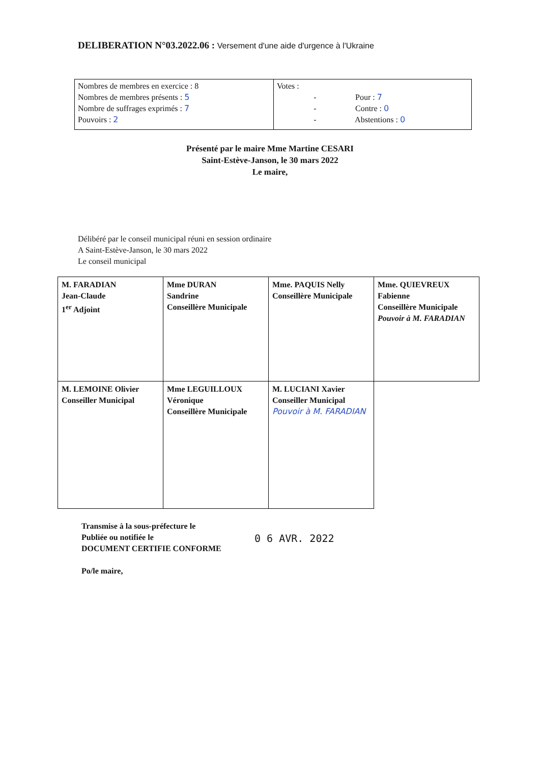DELIBERATION N°03.2022.06 : Versement d'une aide d'urgence à l'Ukraine
| Nombres de membres en exercice : 8 Nombres de membres présents : 5 Nombre de suffrages exprimés : 7 Pouvoirs : 2 | Votes : - Pour : 7 - Contre : 0 - Abstentions : 0 |
Présenté par le maire Mme Martine CESARI
Saint-Estève-Janson, le 30 mars 2022
Le maire,
Délibéré par le conseil municipal réuni en session ordinaire
A Saint-Estève-Janson, le 30 mars 2022
Le conseil municipal
| M. FARADIAN Jean-Claude 1<sup>er</sup> Adjoint | Mme DURAN Sandrine Conseillère Municipale | Mme. PAQUIS Nelly Conseillère Municipale | Mme. QUIEVREUX Fabienne Conseillère Municipale Pouvoir à M. FARADIAN |
| M. LEMOINE Olivier Conseiller Municipal | Mme LEGUILLOUX Véronique Conseillère Municipale | M. LUCIANI Xavier Conseiller Municipal Pouvoir à M. FARADIAN | |
Transmise à la sous-préfecture le
Publiée ou notifiée le
DOCUMENT CERTIFIE CONFORME
Po/le maire,
0 6 AVR. 2022